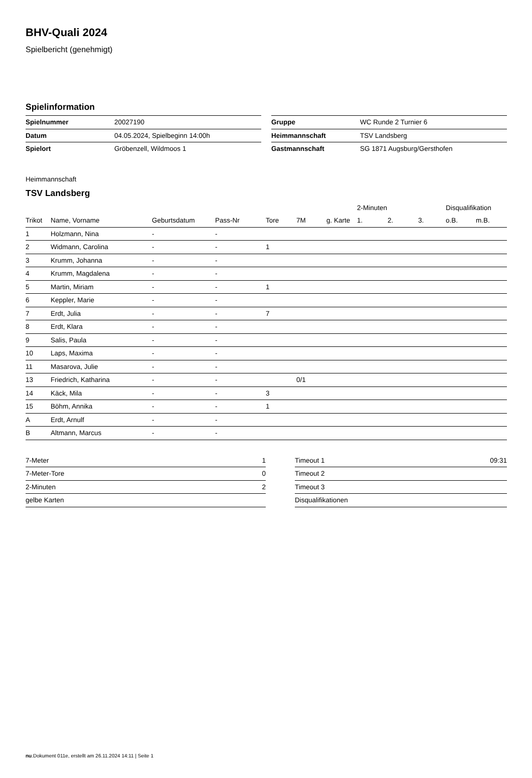BHV-Quali 2024
Spielbericht (genehmigt)
Spielinformation
| Spielnummer | 20027190 |
| Datum | 04.05.2024, Spielbeginn 14:00h |
| Spielort | Gröbenzell, Wildmoos 1 |
| Gruppe | WC Runde 2 Turnier 6 |
| Heimmannschaft | TSV Landsberg |
| Gastmannschaft | SG 1871 Augsburg/Gersthofen |
Heimmannschaft
TSV Landsberg
| | | | | | | | 2-Minuten | | | Disqualifikation | |
| --- | --- | --- | --- | --- | --- | --- | --- | --- | --- | --- | --- |
| Trikot | Name, Vorname | Geburtsdatum | Pass-Nr | Tore | 7M | g. Karte | 1. | 2. | 3. | o.B. | m.B. |
| 1 | Holzmann, Nina | - | - | | | | | | | | |
| 2 | Widmann, Carolina | - | - | 1 | | | | | | | |
| 3 | Krumm, Johanna | - | - | | | | | | | | |
| 4 | Krumm, Magdalena | - | - | | | | | | | | |
| 5 | Martin, Miriam | - | - | 1 | | | | | | | |
| 6 | Keppler, Marie | - | - | | | | | | | | |
| 7 | Erdt, Julia | - | - | 7 | | | | | | | |
| 8 | Erdt, Klara | - | - | | | | | | | | |
| 9 | Salis, Paula | - | - | | | | | | | | |
| 10 | Laps, Maxima | - | - | | | | | | | | |
| 11 | Masarova, Julie | - | - | | | | | | | | |
| 13 | Friedrich, Katharina | - | - | | 0/1 | | | | | | |
| 14 | Käck, Mila | - | - | 3 | | | | | | | |
| 15 | Böhm, Annika | - | - | 1 | | | | | | | |
| A | Erdt, Arnulf | - | - | | | | | | | | |
| B | Altmann, Marcus | - | - | | | | | | | | |
| 7-Meter | 1 |
| 7-Meter-Tore | 0 |
| 2-Minuten | 2 |
| gelbe Karten | |
| Timeout 1 | 09:31 |
| Timeout 2 | |
| Timeout 3 | |
| Disqualifikationen | |
nu.Dokument 011e, erstellt am 26.11.2024 14:11 | Seite 1